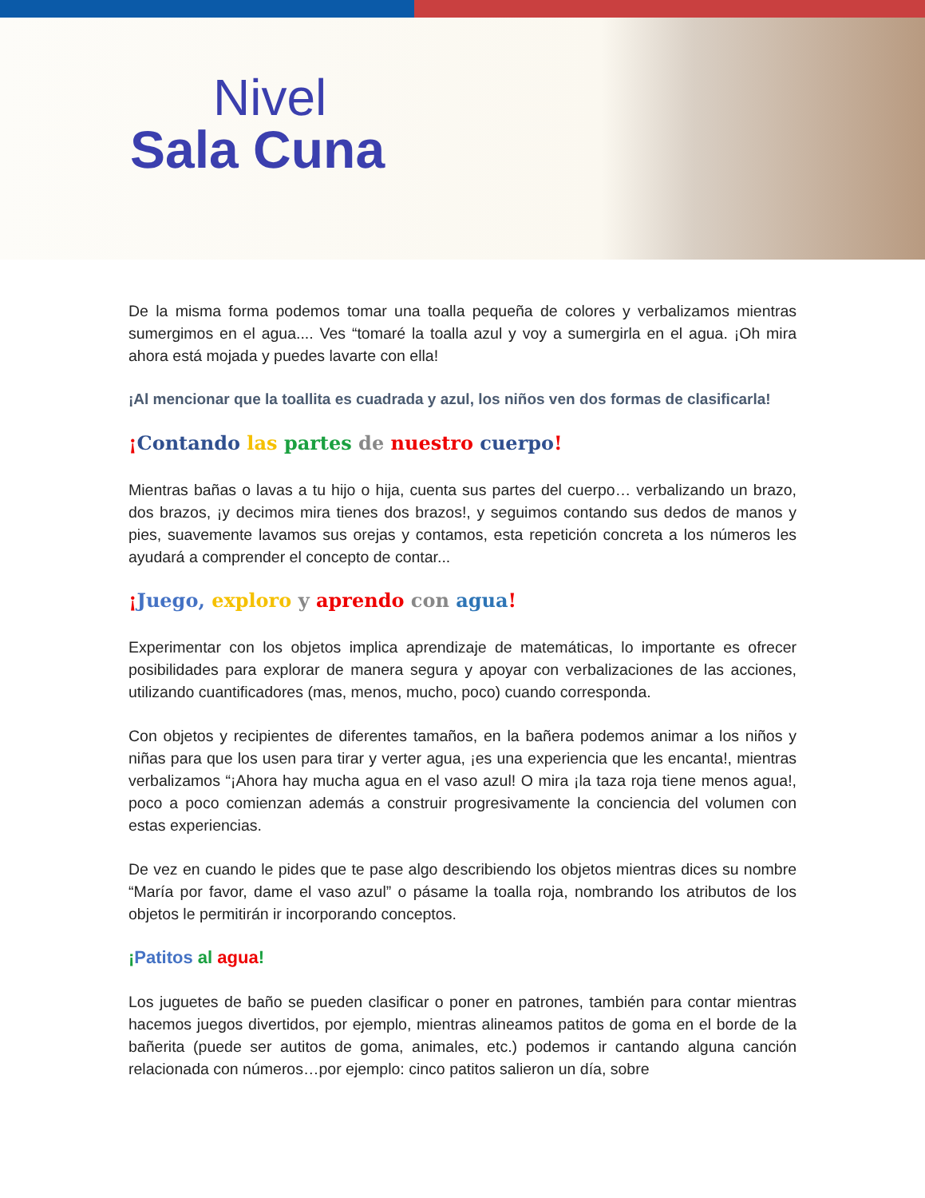Nivel
Sala Cuna
De la misma forma podemos tomar una toalla pequeña de colores y verbalizamos mientras sumergimos en el agua.... Ves “tomaré la toalla azul y voy a sumergirla en el agua. ¡Oh mira ahora está mojada y puedes lavarte con ella!
¡Al mencionar que la toallita es cuadrada y azul, los niños ven dos formas de clasificarla!
¡Contando las partes de nuestro cuerpo!
Mientras bañas o lavas a tu hijo o hija, cuenta sus partes del cuerpo… verbalizando un brazo, dos brazos, ¡y decimos mira tienes dos brazos!, y seguimos contando sus dedos de manos y pies, suavemente lavamos sus orejas y contamos, esta repetición concreta a los números les ayudará a comprender el concepto de contar...
¡Juego, exploro y aprendo con agua!
Experimentar con los objetos implica aprendizaje de matemáticas, lo importante es ofrecer posibilidades para explorar de manera segura y apoyar con verbalizaciones de las acciones, utilizando cuantificadores (mas, menos, mucho, poco) cuando corresponda.
Con objetos y recipientes de diferentes tamaños, en la bañera podemos animar a los niños y niñas para que los usen para tirar y verter agua, ¡es una experiencia que les encanta!, mientras verbalizamos “¡Ahora hay mucha agua en el vaso azul! O mira ¡la taza roja tiene menos agua!, poco a poco comienzan además a construir progresivamente la conciencia del volumen con estas experiencias.
De vez en cuando le pides que te pase algo describiendo los objetos mientras dices su nombre “María por favor, dame el vaso azul” o pásame la toalla roja, nombrando los atributos de los objetos le permitirán ir incorporando conceptos.
¡Patitos al agua!
Los juguetes de baño se pueden clasificar o poner en patrones, también para contar mientras hacemos juegos divertidos, por ejemplo, mientras alineamos patitos de goma en el borde de la bañerita (puede ser autitos de goma, animales, etc.) podemos ir cantando alguna canción relacionada con números…por ejemplo: cinco patitos salieron un día, sobre